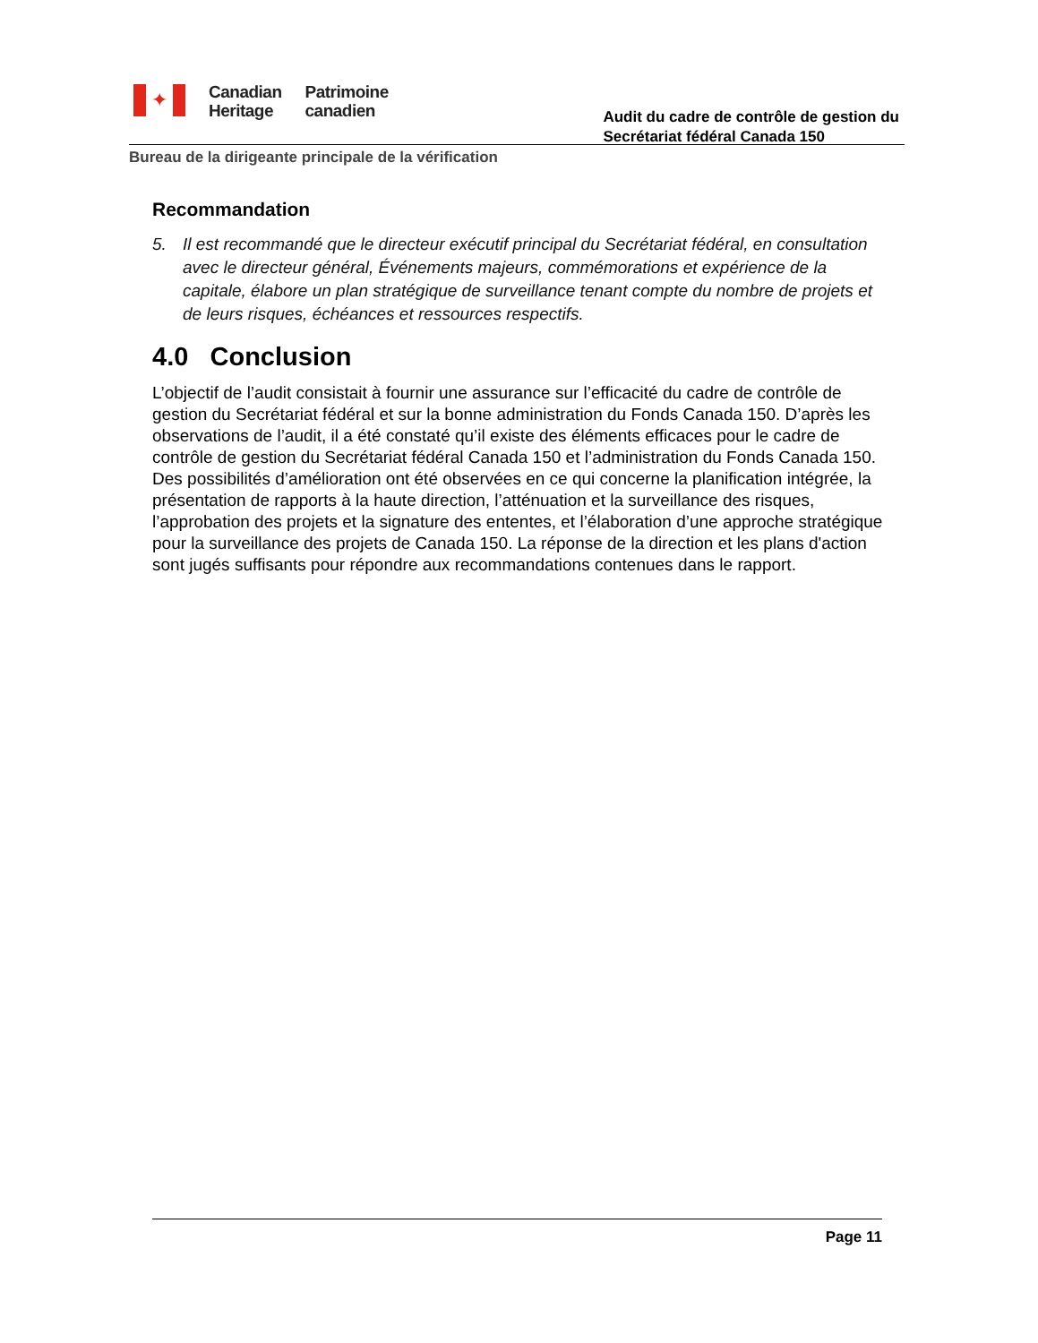✦
Canadian
Heritage
Patrimoine
canadien
Audit du cadre de contrôle de gestion du
Secrétariat fédéral Canada 150
Bureau de la dirigeante principale de la vérification
Recommandation
5. Il est recommandé que le directeur exécutif principal du Secrétariat fédéral, en consultation avec le directeur général, Événements majeurs, commémorations et expérience de la capitale, élabore un plan stratégique de surveillance tenant compte du nombre de projets et de leurs risques, échéances et ressources respectifs.
4.0 Conclusion
L’objectif de l’audit consistait à fournir une assurance sur l’efficacité du cadre de contrôle de gestion du Secrétariat fédéral et sur la bonne administration du Fonds Canada 150. D’après les observations de l’audit, il a été constaté qu’il existe des éléments efficaces pour le cadre de contrôle de gestion du Secrétariat fédéral Canada 150 et l’administration du Fonds Canada 150. Des possibilités d’amélioration ont été observées en ce qui concerne la planification intégrée, la présentation de rapports à la haute direction, l’atténuation et la surveillance des risques, l’approbation des projets et la signature des ententes, et l’élaboration d’une approche stratégique pour la surveillance des projets de Canada 150. La réponse de la direction et les plans d'action sont jugés suffisants pour répondre aux recommandations contenues dans le rapport.
Page 11